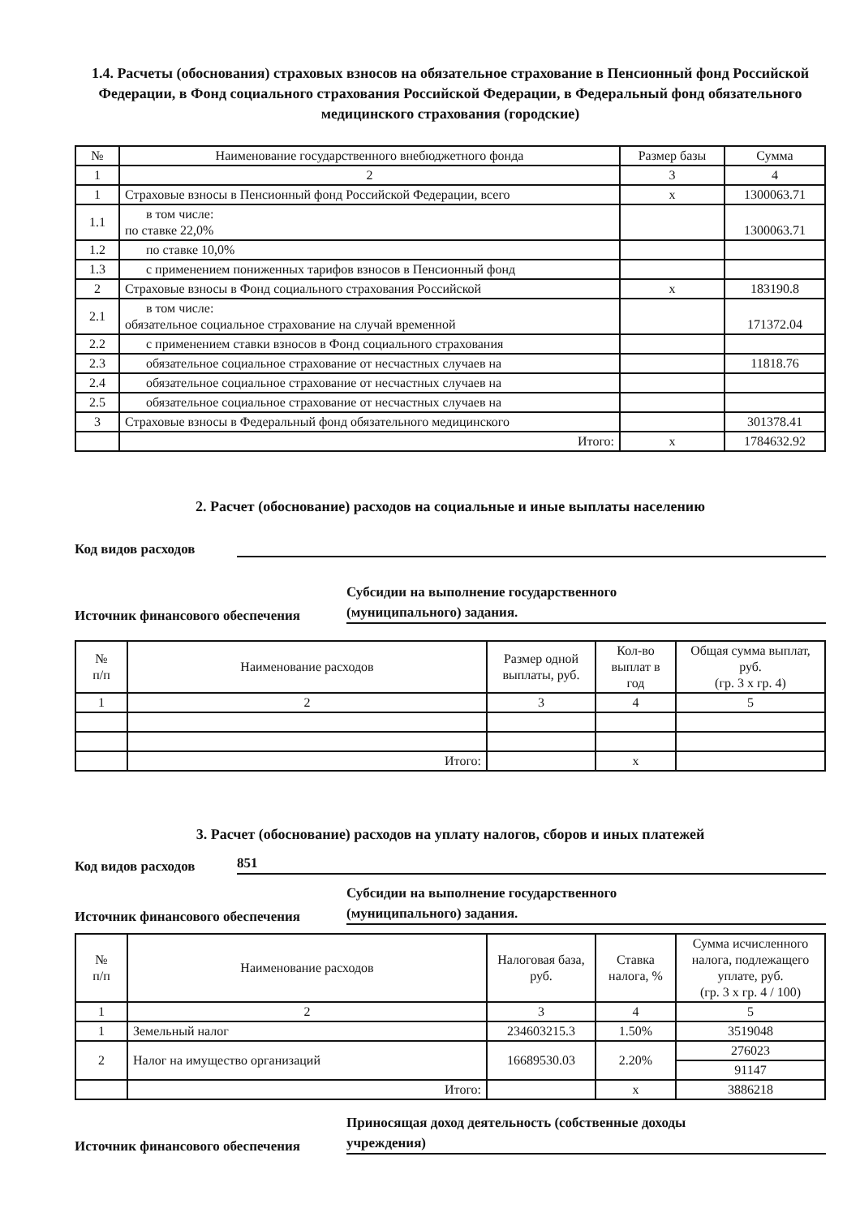1.4. Расчеты (обоснования) страховых взносов на обязательное страхование в Пенсионный фонд Российской Федерации, в Фонд социального страхования Российской Федерации, в Федеральный фонд обязательного медицинского страхования (городские)
| № | Наименование государственного внебюджетного фонда | Размер базы | Сумма |
| --- | --- | --- | --- |
| 1 | 2 | 3 | 4 |
| 1 | Страховые взносы в Пенсионный фонд Российской Федерации, всего | х | 1300063.71 |
| 1.1 | в том числе: по ставке 22,0% | | 1300063.71 |
| 1.2 | по ставке 10,0% | | |
| 1.3 | с применением пониженных тарифов взносов в Пенсионный фонд | | |
| 2 | Страховые взносы в Фонд социального страхования Российской | х | 183190.8 |
| 2.1 | в том числе: обязательное социальное страхование на случай временной | | 171372.04 |
| 2.2 | с применением ставки взносов в Фонд социального страхования | | |
| 2.3 | обязательное социальное страхование от несчастных случаев на | | 11818.76 |
| 2.4 | обязательное социальное страхование от несчастных случаев на | | |
| 2.5 | обязательное социальное страхование от несчастных случаев на | | |
| 3 | Страховые взносы в Федеральный фонд обязательного медицинского | | 301378.41 |
| | Итого: | х | 1784632.92 |
2. Расчет (обоснование) расходов на социальные и иные выплаты населению
Код видов расходов
Источник финансового обеспечения
Субсидии на выполнение государственного
(муниципального) задания.
| № п/п | Наименование расходов | Размер одной выплаты, руб. | Кол-во выплат в год | Общая сумма выплат, руб. (гр. 3 х гр. 4) |
| --- | --- | --- | --- | --- |
| 1 | 2 | 3 | 4 | 5 |
| | Итого: | | х | |
3. Расчет (обоснование) расходов на уплату налогов, сборов и иных платежей
Код видов расходов
851
Источник финансового обеспечения
Субсидии на выполнение государственного
(муниципального) задания.
| № п/п | Наименование расходов | Налоговая база, руб. | Ставка налога, % | Сумма исчисленного налога, подлежащего уплате, руб. (гр. 3 х гр. 4 / 100) |
| --- | --- | --- | --- | --- |
| 1 | 2 | 3 | 4 | 5 |
| 1 | Земельный налог | 234603215.3 | 1.50% | 3519048 |
| 2 | Налог на имущество организаций | 16689530.03 | 2.20% | 276023 |
| | | | | 91147 |
| | Итого: | | х | 3886218 |
Источник финансового обеспечения
Приносящая доход деятельность (собственные доходы
учреждения)